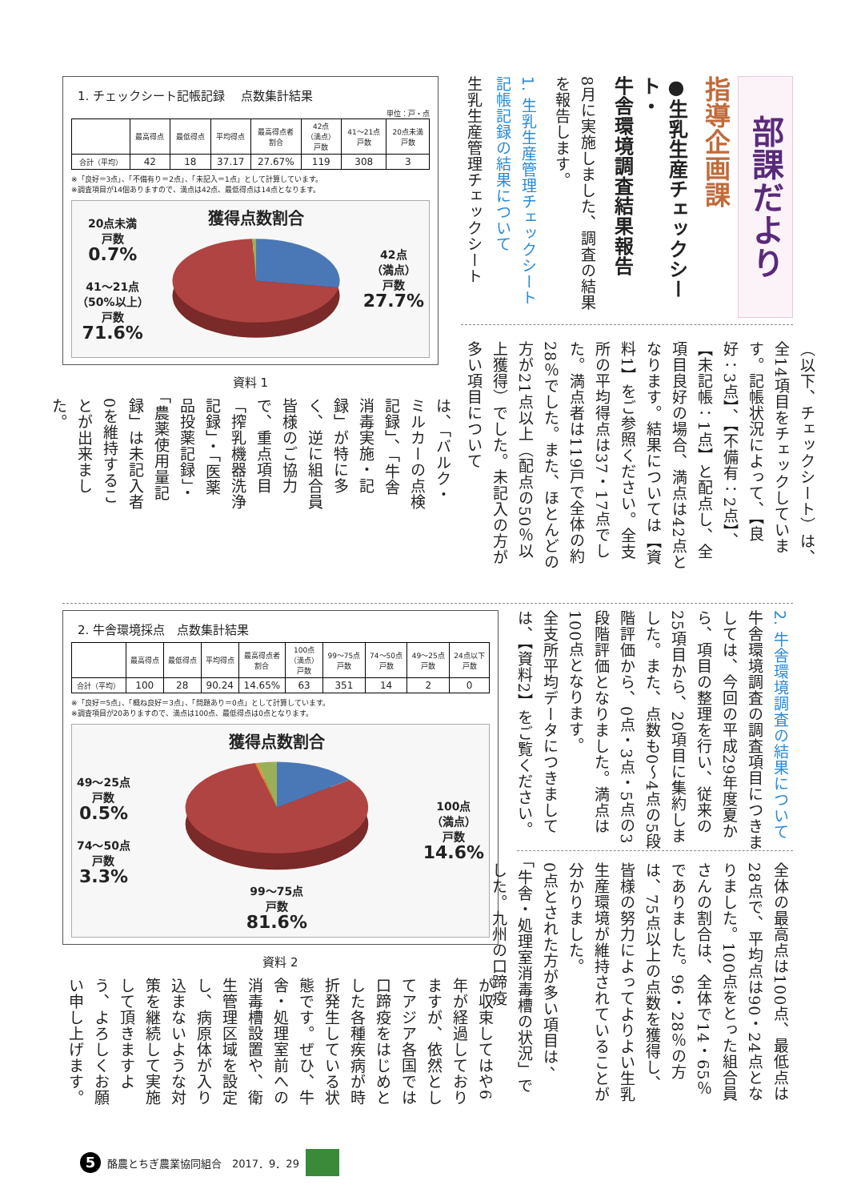部課だより
指導企画課
●生乳生産チェックシート・
牛舎環境調査結果報告
8月に実施しました、調査の結果を報告します。
1. 生乳生産管理チェックシート
記帳記録の結果について
生乳生産管理チェックシート
（以下、チェックシート）は、全14項目をチェックしています。記帳状況によって、【良好：3点】、【不備有：2点】、【未記帳：1点】と配点し、全項目良好の場合、満点は42点となります。結果については【資料1】をご参照ください。全支所の平均得点は37・17点でした。満点者は119戸で全体の約28％でした。また、ほとんどの方が21点以上（配点の50％以上獲得）でした。未記入の方が多い項目について
1. チェックシート記帳記録　 点数集計結果
単位：戸・点
| | 最高得点 | 最低得点 | 平均得点 | 最高得点者 割合 | 42点 （満点） 戸数 | 41～21点 戸数 | 20点未満 戸数 |
| --- | --- | --- | --- | --- | --- | --- | --- |
| 合計（平均） | 42 | 18 | 37.17 | 27.67% | 119 | 308 | 3 |
※「良好＝3点」、「不備有り＝2点」、「未記入＝1点」として計算しています。
※調査項目が14個ありますので、満点は42点、最低得点は14点となります。
20点未満
戸数
0.7%
41～21点
（50%以上）
戸数
71.6%
獲得点数割合
42点
（満点）
戸数
27.7%
資料 1
は、「バルク・ミルカーの点検記録」、「牛舎消毒実施・記録」が特に多く、逆に組合員皆様のご協力で、重点項目「搾乳機器洗浄記録」・「医薬品投薬記録」・「農薬使用量記録」は未記入者0を維持することが出来ました。
2. 牛舎環境調査の結果について
牛舎環境調査の調査項目につきましては、今回の平成29年度夏から、項目の整理を行い、従来の25項目から、20項目に集約しました。また、点数も0～4点の5段階評価から、0点・3点・5点の3段階評価となりました。満点は100点となります。
全支所平均データにつきましては、【資料2】をご覧ください。
全体の最高点は100点、最低点は28点で、平均点は90・24点となりました。100点をとった組合員さんの割合は、全体で14・65％でありました。96・28％の方は、75点以上の点数を獲得し、皆様の努力によってよりよい生乳生産環境が維持されていることが分かりました。
0点とされた方が多い項目は、「牛舎・処理室消毒槽の状況」でした。九州の口蹄疫
2. 牛舎環境採点　点数集計結果
| | 最高得点 | 最低得点 | 平均得点 | 最高得点者 割合 | 100点 （満点） 戸数 | 99～75点 戸数 | 74～50点 戸数 | 49～25点 戸数 | 24点以下 戸数 |
| --- | --- | --- | --- | --- | --- | --- | --- | --- | --- |
| 合計（平均） | 100 | 28 | 90.24 | 14.65% | 63 | 351 | 14 | 2 | 0 |
※「良好＝5点」、「概ね良好＝3点」、「問題あり＝0点」として計算しています。
※調査項目が20ありますので、満点は100点、最低得点は0点となります。
49～25点
戸数
0.5%
74～50点
戸数
3.3%
獲得点数割合
99～75点
戸数
81.6%
100点
（満点）
戸数
14.6%
資料 2
が収束してはや6年が経過しておりますが、依然としてアジア各国では口蹄疫をはじめとした各種疾病が時折発生している状態です。ぜひ、牛舎・処理室前への消毒槽設置や、衛生管理区域を設定し、病原体が入り込まないような対策を継続して実施して頂きますよう、よろしくお願い申し上げます。
5 酪農とちぎ農業協同組合　2017．9．29